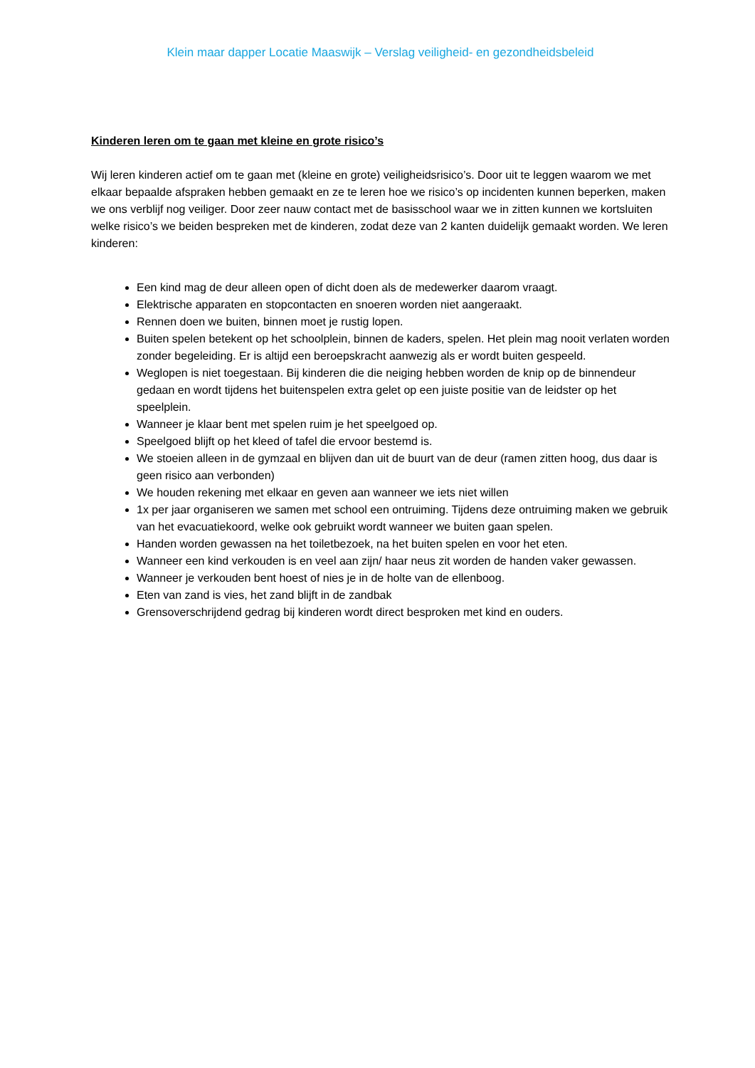Klein maar dapper Locatie Maaswijk – Verslag veiligheid- en gezondheidsbeleid
Kinderen leren om te gaan met kleine en grote risico’s
Wij leren kinderen actief om te gaan met (kleine en grote) veiligheidsrisico’s. Door uit te leggen waarom we met elkaar bepaalde afspraken hebben gemaakt en ze te leren hoe we risico’s op incidenten kunnen beperken, maken we ons verblijf nog veiliger. Door zeer nauw contact met de basisschool waar we in zitten kunnen we kortsluiten welke risico’s we beiden bespreken met de kinderen, zodat deze van 2 kanten duidelijk gemaakt worden. We leren kinderen:
Een kind mag de deur alleen open of dicht doen als de medewerker daarom vraagt.
Elektrische apparaten en stopcontacten en snoeren worden niet aangeraakt.
Rennen doen we buiten, binnen moet je rustig lopen.
Buiten spelen betekent op het schoolplein, binnen de kaders, spelen. Het plein mag nooit verlaten worden zonder begeleiding. Er is altijd een beroepskracht aanwezig als er wordt buiten gespeeld.
Weglopen is niet toegestaan. Bij kinderen die die neiging hebben worden de knip op de binnendeur gedaan en wordt tijdens het buitenspelen extra gelet op een juiste positie van de leidster op het speelplein.
Wanneer je klaar bent met spelen ruim je het speelgoed op.
Speelgoed blijft op het kleed of tafel die ervoor bestemd is.
We stoeien alleen in de gymzaal en blijven dan uit de buurt van de deur (ramen zitten hoog, dus daar is geen risico aan verbonden)
We houden rekening met elkaar en geven aan wanneer we iets niet willen
1x per jaar organiseren we samen met school een ontruiming. Tijdens deze ontruiming maken we gebruik van het evacuatiekoord, welke ook gebruikt wordt wanneer we buiten gaan spelen.
Handen worden gewassen na het toiletbezoek, na het buiten spelen en voor het eten.
Wanneer een kind verkouden is en veel aan zijn/ haar neus zit worden de handen vaker gewassen.
Wanneer je verkouden bent hoest of nies je in de holte van de ellenboog.
Eten van zand is vies, het zand blijft in de zandbak
Grensoverschrijdend gedrag bij kinderen wordt direct besproken met kind en ouders.